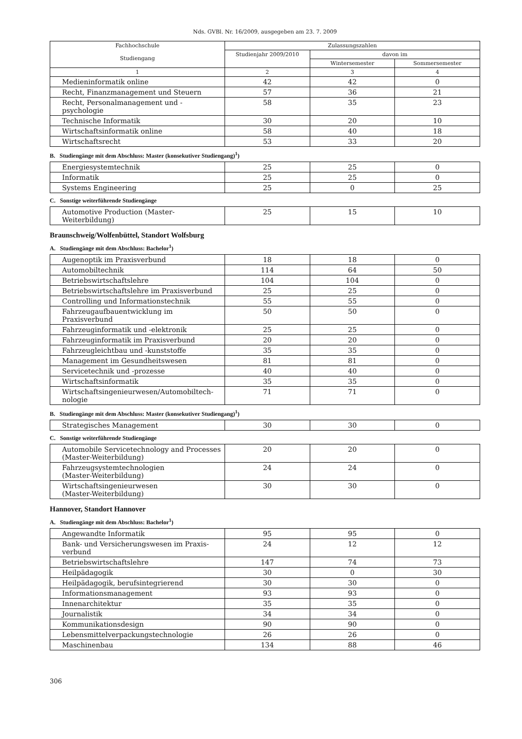Nds. GVBl. Nr. 16/2009, ausgegeben am 23. 7. 2009
| Fachhochschule Studiengang | Zulassungszahlen | | |
| --- | --- | --- | --- |
| | Studienjahr 2009/2010 | davon im | |
| | | Wintersemester | Sommersemester |
| 1 | 2 | 3 | 4 |
| Medieninformatik online | 42 | 42 | 0 |
| Recht, Finanzmanagement und Steuern | 57 | 36 | 21 |
| Recht, Personalmanagement und -psychologie | 58 | 35 | 23 |
| Technische Informatik | 30 | 20 | 10 |
| Wirtschaftsinformatik online | 58 | 40 | 18 |
| Wirtschaftsrecht | 53 | 33 | 20 |
B. Studiengänge mit dem Abschluss: Master (konsekutiver Studiengang)<sup>1</sup>)
| Energiesystemtechnik | 25 | 25 | 0 |
| Informatik | 25 | 25 | 0 |
| Systems Engineering | 25 | 0 | 25 |
C. Sonstige weiterführende Studiengänge
| Automotive Production (Master-Weiterbildung) | 25 | 15 | 10 |
Braunschweig/Wolfenbüttel, Standort Wolfsburg
A. Studiengänge mit dem Abschluss: Bachelor<sup>1</sup>)
| Augenoptik im Praxisverbund | 18 | 18 | 0 |
| Automobiltechnik | 114 | 64 | 50 |
| Betriebswirtschaftslehre | 104 | 104 | 0 |
| Betriebswirtschaftslehre im Praxisverbund | 25 | 25 | 0 |
| Controlling und Informationstechnik | 55 | 55 | 0 |
| Fahrzeugaufbauentwicklung im Praxisverbund | 50 | 50 | 0 |
| Fahrzeuginformatik und -elektronik | 25 | 25 | 0 |
| Fahrzeuginformatik im Praxisverbund | 20 | 20 | 0 |
| Fahrzeugleichtbau und -kunststoffe | 35 | 35 | 0 |
| Management im Gesundheitswesen | 81 | 81 | 0 |
| Servicetechnik und -prozesse | 40 | 40 | 0 |
| Wirtschaftsinformatik | 35 | 35 | 0 |
| Wirtschaftsingenieurwesen/Automobiltech- nologie | 71 | 71 | 0 |
B. Studiengänge mit dem Abschluss: Master (konsekutiver Studiengang)<sup>1</sup>)
| Strategisches Management | 30 | 30 | 0 |
C. Sonstige weiterführende Studiengänge
| Automobile Servicetechnology and Processes (Master-Weiterbildung) | 20 | 20 | 0 |
| Fahrzeugsystemtechnologien (Master-Weiterbildung) | 24 | 24 | 0 |
| Wirtschaftsingenieurwesen (Master-Weiterbildung) | 30 | 30 | 0 |
Hannover, Standort Hannover
A. Studiengänge mit dem Abschluss: Bachelor<sup>1</sup>)
| Angewandte Informatik | 95 | 95 | 0 |
| Bank- und Versicherungswesen im Praxis- verbund | 24 | 12 | 12 |
| Betriebswirtschaftslehre | 147 | 74 | 73 |
| Heilpädagogik | 30 | 0 | 30 |
| Heilpädagogik, berufsintegrierend | 30 | 30 | 0 |
| Informationsmanagement | 93 | 93 | 0 |
| Innenarchitektur | 35 | 35 | 0 |
| Journalistik | 34 | 34 | 0 |
| Kommunikationsdesign | 90 | 90 | 0 |
| Lebensmittelverpackungstechnologie | 26 | 26 | 0 |
| Maschinenbau | 134 | 88 | 46 |
306